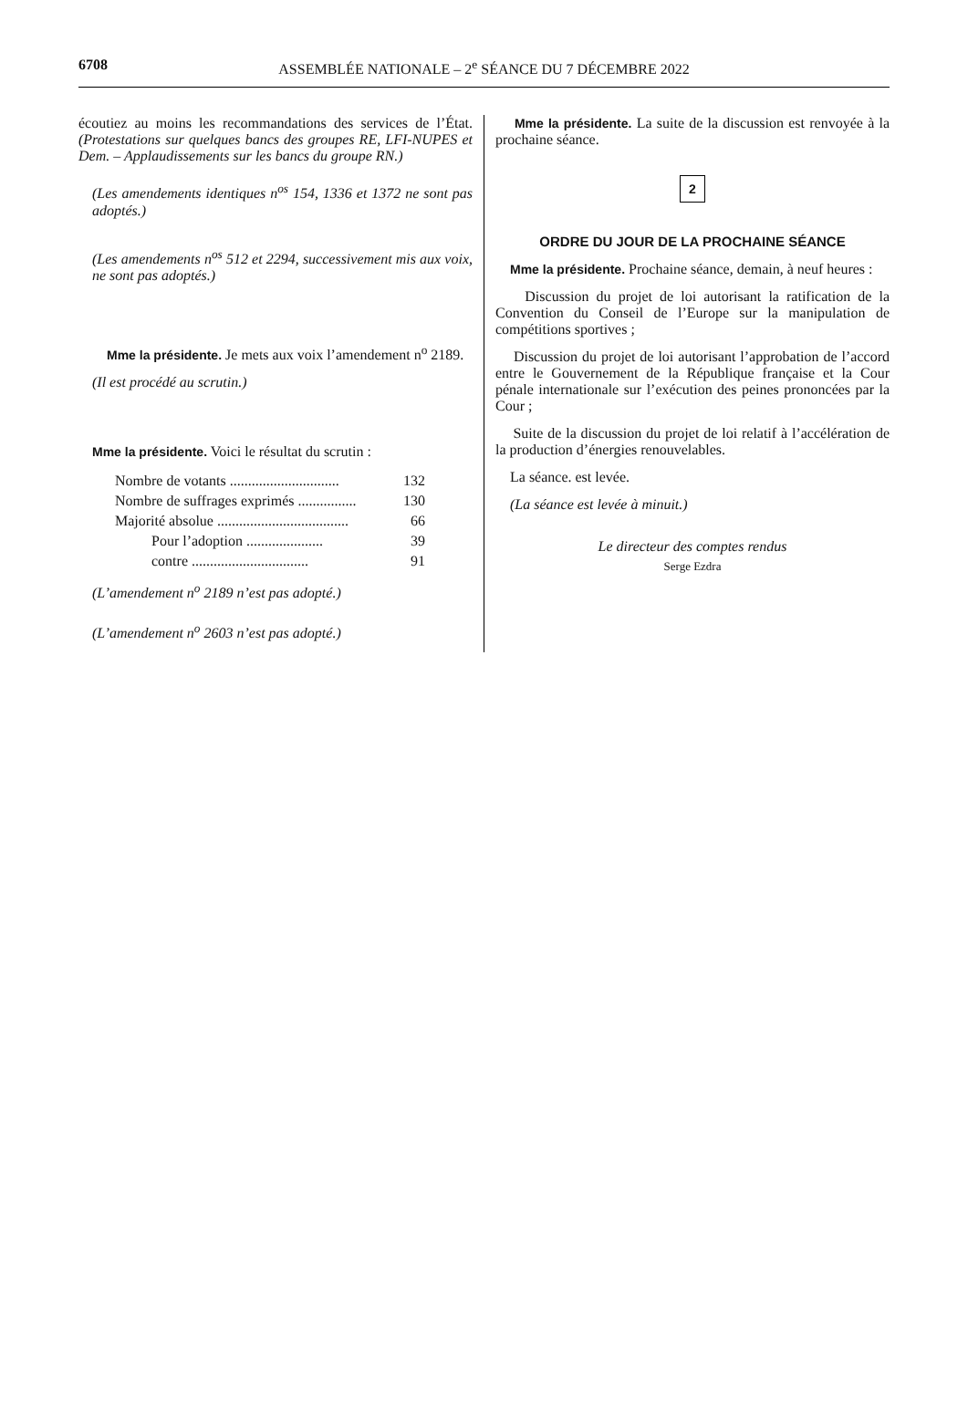6708 ASSEMBLÉE NATIONALE – 2<sup>e</sup> SÉANCE DU 7 DÉCEMBRE 2022
écoutiez au moins les recommandations des services de l’État. (Protestations sur quelques bancs des groupes RE, LFI-NUPES et Dem. – Applaudissements sur les bancs du groupe RN.)
(Les amendements identiques n<sup>os</sup> 154, 1336 et 1372 ne sont pas adoptés.)
(Les amendements n<sup>os</sup> 512 et 2294, successivement mis aux voix, ne sont pas adoptés.)
Mme la présidente. Je mets aux voix l’amendement n<sup>o</sup> 2189.
(Il est procédé au scrutin.)
Mme la présidente. Voici le résultat du scrutin :
| Nombre de votants .............................. | 132 |
| Nombre de suffrages exprimés ................ | 130 |
| Majorité absolue .................................... | 66 |
| Pour l’adoption ..................... | 39 |
| contre ................................ | 91 |
(L’amendement n<sup>o</sup> 2189 n’est pas adopté.)
(L’amendement n<sup>o</sup> 2603 n’est pas adopté.)
Mme la présidente. La suite de la discussion est renvoyée à la prochaine séance.
2
ORDRE DU JOUR DE LA PROCHAINE SÉANCE
Mme la présidente. Prochaine séance, demain, à neuf heures :
Discussion du projet de loi autorisant la ratification de la Convention du Conseil de l’Europe sur la manipulation de compétitions sportives ;
Discussion du projet de loi autorisant l’approbation de l’accord entre le Gouvernement de la République française et la Cour pénale internationale sur l’exécution des peines prononcées par la Cour ;
Suite de la discussion du projet de loi relatif à l’accélération de la production d’énergies renouvelables.
La séance. est levée.
(La séance est levée à minuit.)
Le directeur des comptes rendus
Serge Ezdra